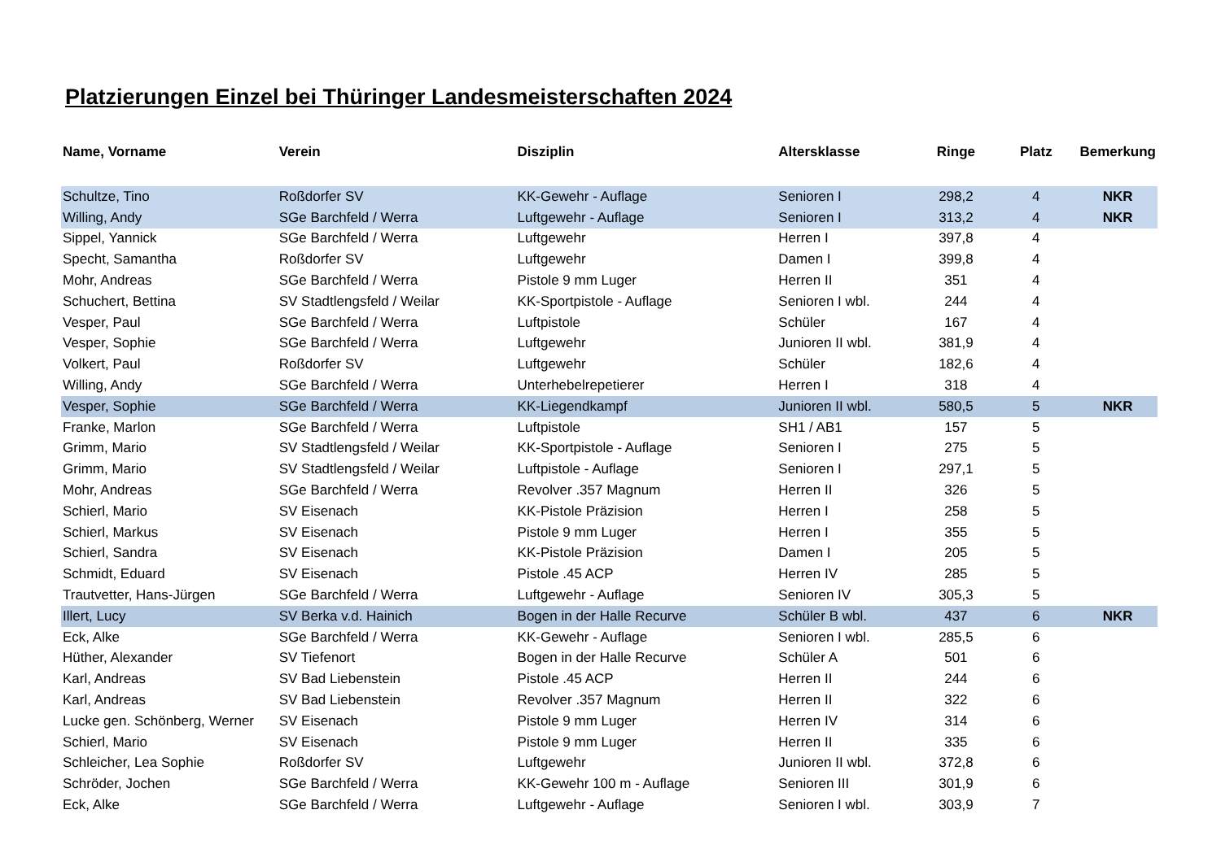Platzierungen Einzel bei Thüringer Landesmeisterschaften 2024
| Name, Vorname | Verein | Disziplin | Altersklasse | Ringe | Platz | Bemerkung |
| --- | --- | --- | --- | --- | --- | --- |
| Schultze, Tino | Roßdorfer SV | KK-Gewehr - Auflage | Senioren I | 298,2 | 4 | NKR |
| Willing, Andy | SGe Barchfeld / Werra | Luftgewehr - Auflage | Senioren I | 313,2 | 4 | NKR |
| Sippel, Yannick | SGe Barchfeld / Werra | Luftgewehr | Herren I | 397,8 | 4 | |
| Specht, Samantha | Roßdorfer SV | Luftgewehr | Damen I | 399,8 | 4 | |
| Mohr, Andreas | SGe Barchfeld / Werra | Pistole 9 mm Luger | Herren II | 351 | 4 | |
| Schuchert, Bettina | SV Stadtlengsfeld / Weilar | KK-Sportpistole - Auflage | Senioren I wbl. | 244 | 4 | |
| Vesper, Paul | SGe Barchfeld / Werra | Luftpistole | Schüler | 167 | 4 | |
| Vesper, Sophie | SGe Barchfeld / Werra | Luftgewehr | Junioren II wbl. | 381,9 | 4 | |
| Volkert, Paul | Roßdorfer SV | Luftgewehr | Schüler | 182,6 | 4 | |
| Willing, Andy | SGe Barchfeld / Werra | Unterhebelrepetierer | Herren I | 318 | 4 | |
| Vesper, Sophie | SGe Barchfeld / Werra | KK-Liegendkampf | Junioren II wbl. | 580,5 | 5 | NKR |
| Franke, Marlon | SGe Barchfeld / Werra | Luftpistole | SH1 / AB1 | 157 | 5 | |
| Grimm, Mario | SV Stadtlengsfeld / Weilar | KK-Sportpistole - Auflage | Senioren I | 275 | 5 | |
| Grimm, Mario | SV Stadtlengsfeld / Weilar | Luftpistole - Auflage | Senioren I | 297,1 | 5 | |
| Mohr, Andreas | SGe Barchfeld / Werra | Revolver .357 Magnum | Herren II | 326 | 5 | |
| Schierl, Mario | SV Eisenach | KK-Pistole Präzision | Herren I | 258 | 5 | |
| Schierl, Markus | SV Eisenach | Pistole 9 mm Luger | Herren I | 355 | 5 | |
| Schierl, Sandra | SV Eisenach | KK-Pistole Präzision | Damen I | 205 | 5 | |
| Schmidt, Eduard | SV Eisenach | Pistole .45 ACP | Herren IV | 285 | 5 | |
| Trautvetter, Hans-Jürgen | SGe Barchfeld / Werra | Luftgewehr - Auflage | Senioren IV | 305,3 | 5 | |
| Illert, Lucy | SV Berka v.d. Hainich | Bogen in der Halle Recurve | Schüler B wbl. | 437 | 6 | NKR |
| Eck, Alke | SGe Barchfeld / Werra | KK-Gewehr - Auflage | Senioren I wbl. | 285,5 | 6 | |
| Hüther, Alexander | SV Tiefenort | Bogen in der Halle Recurve | Schüler A | 501 | 6 | |
| Karl, Andreas | SV Bad Liebenstein | Pistole .45 ACP | Herren II | 244 | 6 | |
| Karl, Andreas | SV Bad Liebenstein | Revolver .357 Magnum | Herren II | 322 | 6 | |
| Lucke gen. Schönberg, Werner | SV Eisenach | Pistole 9 mm Luger | Herren IV | 314 | 6 | |
| Schierl, Mario | SV Eisenach | Pistole 9 mm Luger | Herren II | 335 | 6 | |
| Schleicher, Lea Sophie | Roßdorfer SV | Luftgewehr | Junioren II wbl. | 372,8 | 6 | |
| Schröder, Jochen | SGe Barchfeld / Werra | KK-Gewehr 100 m - Auflage | Senioren III | 301,9 | 6 | |
| Eck, Alke | SGe Barchfeld / Werra | Luftgewehr - Auflage | Senioren I wbl. | 303,9 | 7 | |